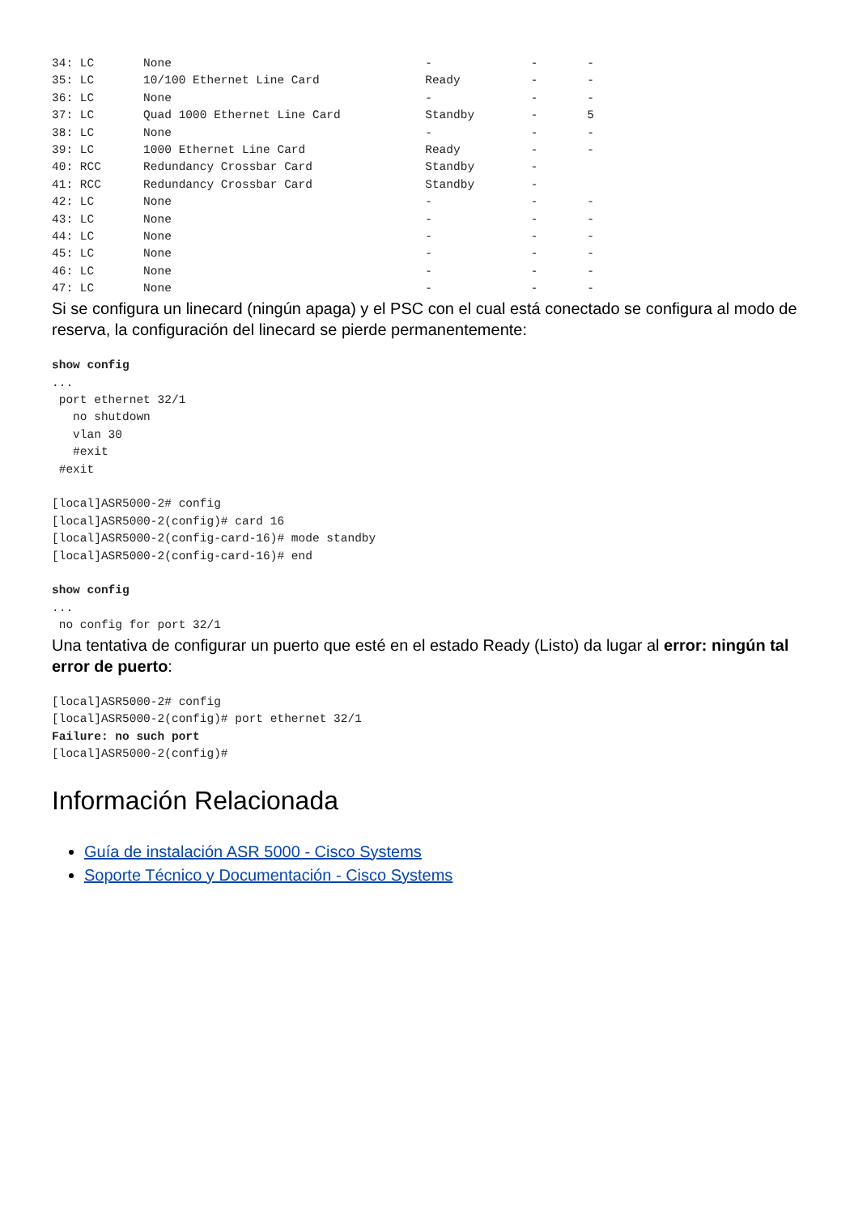34: LC       None                                    -              -       -
35: LC       10/100 Ethernet Line Card               Ready          -       -
36: LC       None                                    -              -       -
37: LC       Quad 1000 Ethernet Line Card            Standby        -       5
38: LC       None                                    -              -       -
39: LC       1000 Ethernet Line Card                 Ready          -       -
40: RCC      Redundancy Crossbar Card                Standby        -
41: RCC      Redundancy Crossbar Card                Standby        -
42: LC       None                                    -              -       -
43: LC       None                                    -              -       -
44: LC       None                                    -              -       -
45: LC       None                                    -              -       -
46: LC       None                                    -              -       -
47: LC       None                                    -              -       -
Si se configura un linecard (ningún apaga) y el PSC con el cual está conectado se configura al modo de reserva, la configuración del linecard se pierde permanentemente:
show config
...
 port ethernet 32/1
   no shutdown
   vlan 30
   #exit
 #exit

[local]ASR5000-2# config
[local]ASR5000-2(config)# card 16
[local]ASR5000-2(config-card-16)# mode standby
[local]ASR5000-2(config-card-16)# end

show config
...
 no config for port 32/1
Una tentativa de configurar un puerto que esté en el estado Ready (Listo) da lugar al error: ningún tal error de puerto:
[local]ASR5000-2# config
[local]ASR5000-2(config)# port ethernet 32/1
Failure: no such port
[local]ASR5000-2(config)#
Información Relacionada
Guía de instalación ASR 5000 - Cisco Systems
Soporte Técnico y Documentación - Cisco Systems